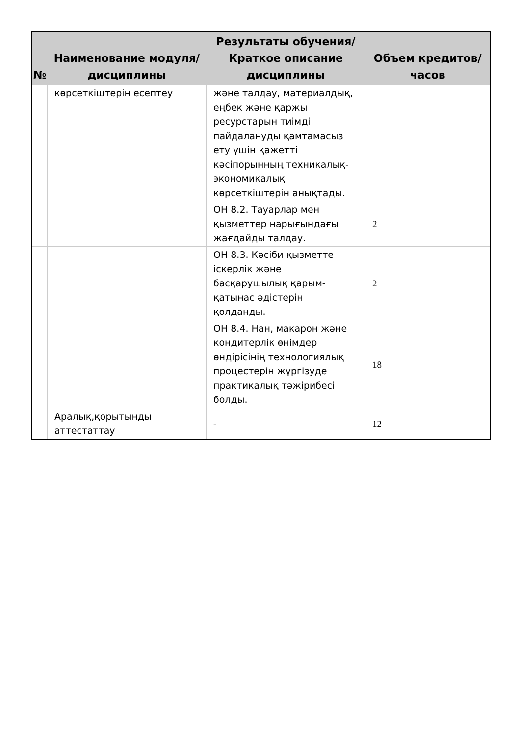| № | Наименование модуля/дисциплины | Результаты обучения/Краткое описание дисциплины | Объем кредитов/часов |
| --- | --- | --- | --- |
| | көрсеткіштерін есептеу | және талдау, материалдық, еңбек және қаржы ресурстарын тиімді пайдалануды қамтамасыз ету үшін қажетті кәсіпорынның техникалық-экономикалық көрсеткіштерін анықтады. | |
| | | ОН 8.2. Тауарлар мен қызметтер нарығындағы жағдайды талдау. | 2 |
| | | ОН 8.3. Кәсіби қызметте іскерлік және басқарушылық қарым-қатынас әдістерін қолданды. | 2 |
| | | ОН 8.4. Нан, макарон және кондитерлік өнімдер өндірісінің технологиялық процестерін жүргізуде практикалық тәжірибесі болды. | 18 |
| | Аралық,қорытынды аттестаттау | - | 12 |